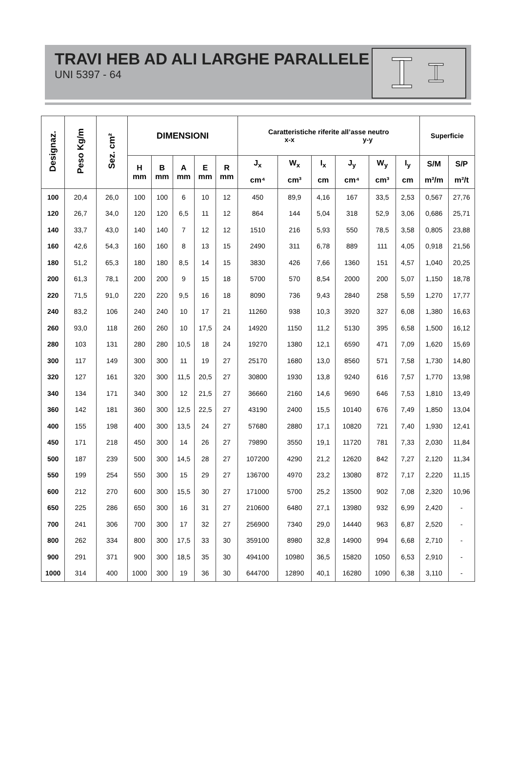TRAVI HEB AD ALI LARGHE PARALLELE
UNI 5397 - 64
| Designaz. | Peso Kg/m | Sez. cm² | DIMENSIONI | | | | | Caratteristiche riferite all’asse neutro x-x y-y | | | | | | Superficie | |
| --- | --- | --- | --- | --- | --- | --- | --- | --- | --- | --- | --- | --- | --- | --- | --- |
| | | | H mm | B mm | A mm | E mm | R mm | J<sub>x</sub> | W<sub>x</sub> | I<sub>x</sub> | J<sub>y</sub> | W<sub>y</sub> | I<sub>y</sub> | S/M | S/P |
| | | | | | | | | cm⁴ | cm³ | cm | cm⁴ | cm³ | cm | m²/m | m²/t |
| 100 | 20,4 | 26,0 | 100 | 100 | 6 | 10 | 12 | 450 | 89,9 | 4,16 | 167 | 33,5 | 2,53 | 0,567 | 27,76 |
| 120 | 26,7 | 34,0 | 120 | 120 | 6,5 | 11 | 12 | 864 | 144 | 5,04 | 318 | 52,9 | 3,06 | 0,686 | 25,71 |
| 140 | 33,7 | 43,0 | 140 | 140 | 7 | 12 | 12 | 1510 | 216 | 5,93 | 550 | 78,5 | 3,58 | 0,805 | 23,88 |
| 160 | 42,6 | 54,3 | 160 | 160 | 8 | 13 | 15 | 2490 | 311 | 6,78 | 889 | 111 | 4,05 | 0,918 | 21,56 |
| 180 | 51,2 | 65,3 | 180 | 180 | 8,5 | 14 | 15 | 3830 | 426 | 7,66 | 1360 | 151 | 4,57 | 1,040 | 20,25 |
| 200 | 61,3 | 78,1 | 200 | 200 | 9 | 15 | 18 | 5700 | 570 | 8,54 | 2000 | 200 | 5,07 | 1,150 | 18,78 |
| 220 | 71,5 | 91,0 | 220 | 220 | 9,5 | 16 | 18 | 8090 | 736 | 9,43 | 2840 | 258 | 5,59 | 1,270 | 17,77 |
| 240 | 83,2 | 106 | 240 | 240 | 10 | 17 | 21 | 11260 | 938 | 10,3 | 3920 | 327 | 6,08 | 1,380 | 16,63 |
| 260 | 93,0 | 118 | 260 | 260 | 10 | 17,5 | 24 | 14920 | 1150 | 11,2 | 5130 | 395 | 6,58 | 1,500 | 16,12 |
| 280 | 103 | 131 | 280 | 280 | 10,5 | 18 | 24 | 19270 | 1380 | 12,1 | 6590 | 471 | 7,09 | 1,620 | 15,69 |
| 300 | 117 | 149 | 300 | 300 | 11 | 19 | 27 | 25170 | 1680 | 13,0 | 8560 | 571 | 7,58 | 1,730 | 14,80 |
| 320 | 127 | 161 | 320 | 300 | 11,5 | 20,5 | 27 | 30800 | 1930 | 13,8 | 9240 | 616 | 7,57 | 1,770 | 13,98 |
| 340 | 134 | 171 | 340 | 300 | 12 | 21,5 | 27 | 36660 | 2160 | 14,6 | 9690 | 646 | 7,53 | 1,810 | 13,49 |
| 360 | 142 | 181 | 360 | 300 | 12,5 | 22,5 | 27 | 43190 | 2400 | 15,5 | 10140 | 676 | 7,49 | 1,850 | 13,04 |
| 400 | 155 | 198 | 400 | 300 | 13,5 | 24 | 27 | 57680 | 2880 | 17,1 | 10820 | 721 | 7,40 | 1,930 | 12,41 |
| 450 | 171 | 218 | 450 | 300 | 14 | 26 | 27 | 79890 | 3550 | 19,1 | 11720 | 781 | 7,33 | 2,030 | 11,84 |
| 500 | 187 | 239 | 500 | 300 | 14,5 | 28 | 27 | 107200 | 4290 | 21,2 | 12620 | 842 | 7,27 | 2,120 | 11,34 |
| 550 | 199 | 254 | 550 | 300 | 15 | 29 | 27 | 136700 | 4970 | 23,2 | 13080 | 872 | 7,17 | 2,220 | 11,15 |
| 600 | 212 | 270 | 600 | 300 | 15,5 | 30 | 27 | 171000 | 5700 | 25,2 | 13500 | 902 | 7,08 | 2,320 | 10,96 |
| 650 | 225 | 286 | 650 | 300 | 16 | 31 | 27 | 210600 | 6480 | 27,1 | 13980 | 932 | 6,99 | 2,420 | - |
| 700 | 241 | 306 | 700 | 300 | 17 | 32 | 27 | 256900 | 7340 | 29,0 | 14440 | 963 | 6,87 | 2,520 | - |
| 800 | 262 | 334 | 800 | 300 | 17,5 | 33 | 30 | 359100 | 8980 | 32,8 | 14900 | 994 | 6,68 | 2,710 | - |
| 900 | 291 | 371 | 900 | 300 | 18,5 | 35 | 30 | 494100 | 10980 | 36,5 | 15820 | 1050 | 6,53 | 2,910 | - |
| 1000 | 314 | 400 | 1000 | 300 | 19 | 36 | 30 | 644700 | 12890 | 40,1 | 16280 | 1090 | 6,38 | 3,110 | - |